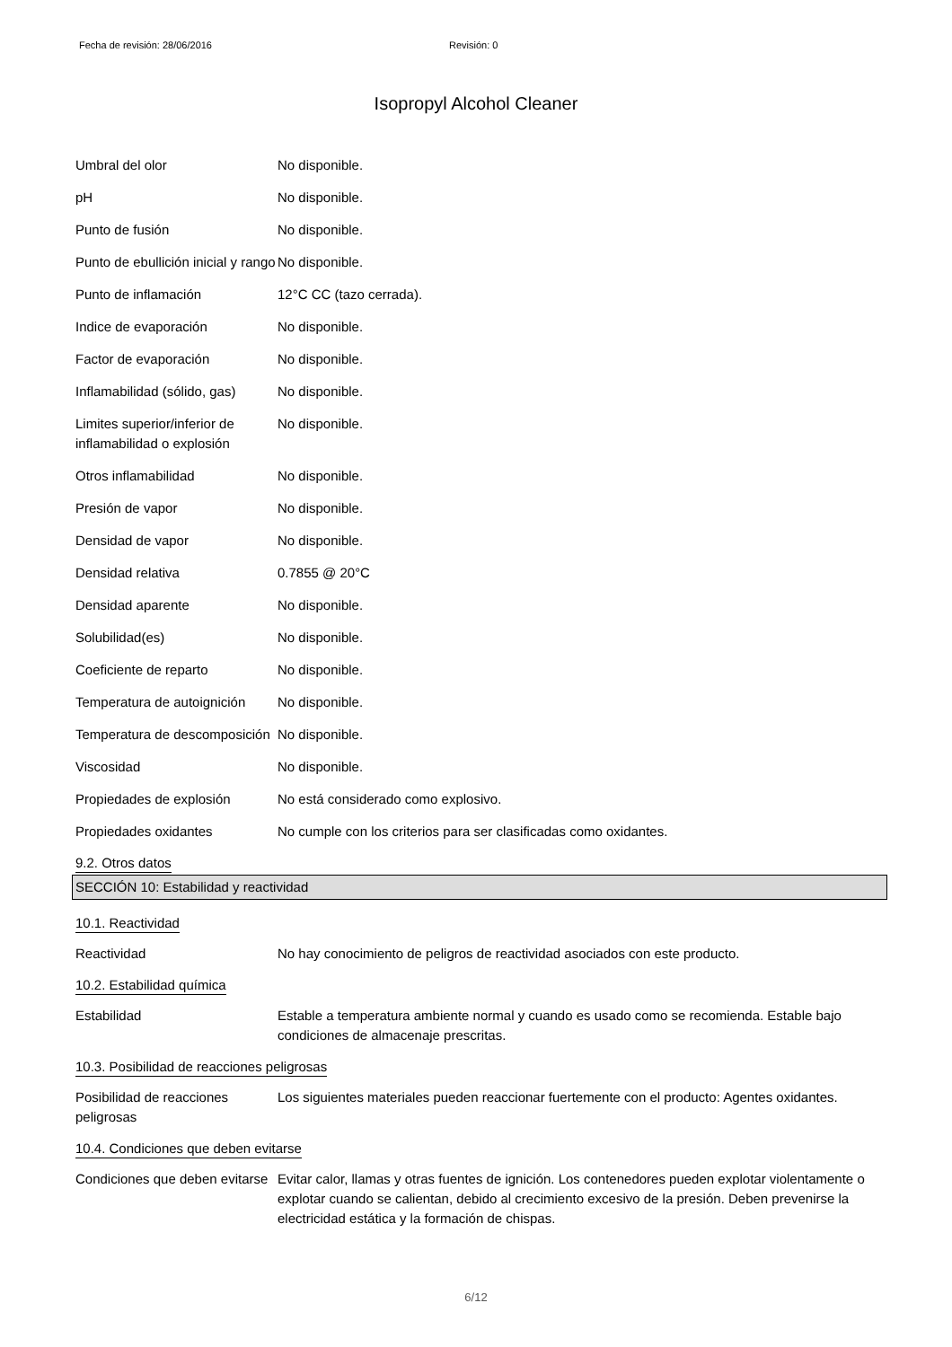Fecha de revisión: 28/06/2016 Revisión: 0
Isopropyl Alcohol Cleaner
Umbral del olor No disponible.
pH No disponible.
Punto de fusión No disponible.
Punto de ebullición inicial y rango
No disponible.
Punto de inflamación 12°C CC (tazo cerrada).
Indice de evaporación No disponible.
Factor de evaporación No disponible.
Inflamabilidad (sólido, gas)
No disponible.
Limites superior/inferior de inflamabilidad o explosión
No disponible.
Otros inflamabilidad No disponible.
Presión de vapor No disponible.
Densidad de vapor No disponible.
Densidad relativa 0.7855 @ 20°C
Densidad aparente No disponible.
Solubilidad(es) No disponible.
Coeficiente de reparto No disponible.
Temperatura de autoignición
No disponible.
Temperatura de descomposición
No disponible.
Viscosidad No disponible.
Propiedades de explosión No está considerado como explosivo.
Propiedades oxidantes No cumple con los criterios para ser clasificadas como oxidantes.
9.2. Otros datos
SECCIÓN 10: Estabilidad y reactividad
10.1. Reactividad
Reactividad No hay conocimiento de peligros de reactividad asociados con este producto.
10.2. Estabilidad química
Estabilidad Estable a temperatura ambiente normal y cuando es usado como se recomienda. Estable bajo condiciones de almacenaje prescritas.
10.3. Posibilidad de reacciones peligrosas
Posibilidad de reacciones peligrosas
Los siguientes materiales pueden reaccionar fuertemente con el producto: Agentes oxidantes.
10.4. Condiciones que deben evitarse
Condiciones que deben evitarse
Evitar calor, llamas y otras fuentes de ignición. Los contenedores pueden explotar violentamente o explotar cuando se calientan, debido al crecimiento excesivo de la presión. Deben prevenirse la electricidad estática y la formación de chispas.
6/12